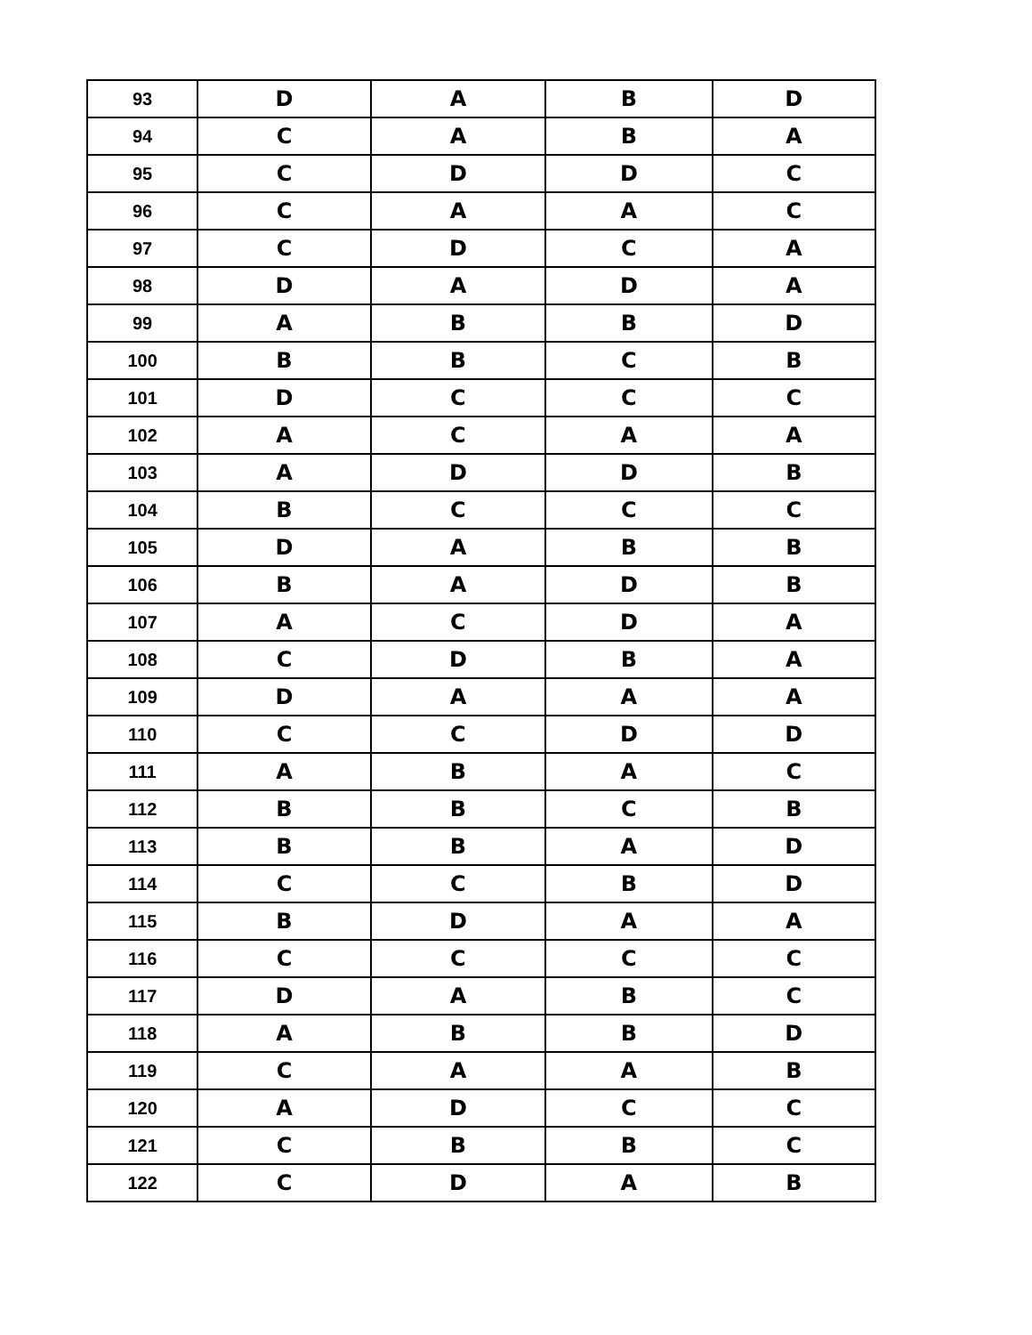| 93 | D | A | B | D |
| 94 | C | A | B | A |
| 95 | C | D | D | C |
| 96 | C | A | A | C |
| 97 | C | D | C | A |
| 98 | D | A | D | A |
| 99 | A | B | B | D |
| 100 | B | B | C | B |
| 101 | D | C | C | C |
| 102 | A | C | A | A |
| 103 | A | D | D | B |
| 104 | B | C | C | C |
| 105 | D | A | B | B |
| 106 | B | A | D | B |
| 107 | A | C | D | A |
| 108 | C | D | B | A |
| 109 | D | A | A | A |
| 110 | C | C | D | D |
| 111 | A | B | A | C |
| 112 | B | B | C | B |
| 113 | B | B | A | D |
| 114 | C | C | B | D |
| 115 | B | D | A | A |
| 116 | C | C | C | C |
| 117 | D | A | B | C |
| 118 | A | B | B | D |
| 119 | C | A | A | B |
| 120 | A | D | C | C |
| 121 | C | B | B | C |
| 122 | C | D | A | B |